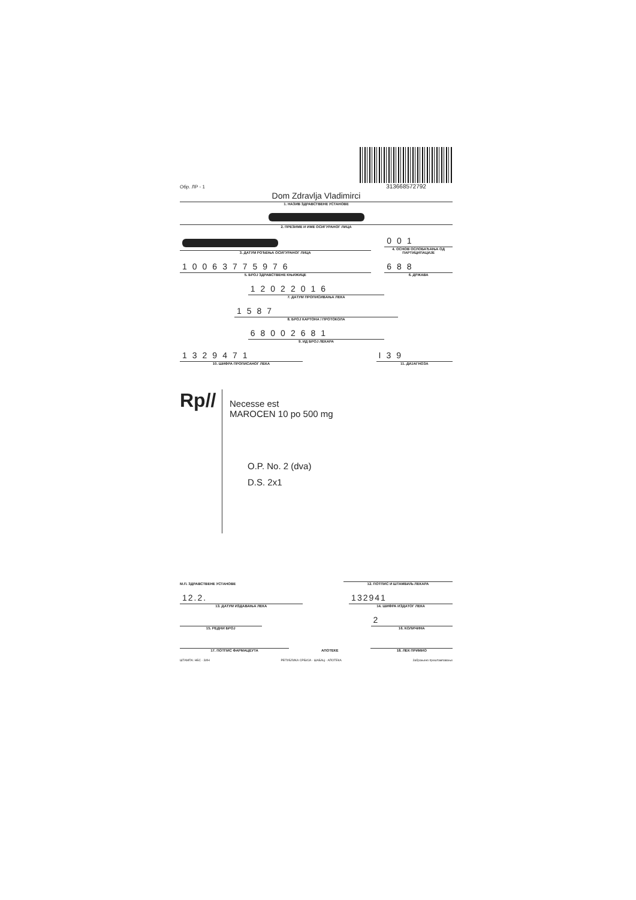Обр. ЛР - 1
313668572792
Dom Zdravlja Vladimirci
1. НАЗИВ ЗДРАВСТВЕНЕ УСТАНОВЕ
2. ПРЕЗИМЕ И ИМЕ ОСИГУРАНОГ ЛИЦА
3. ДАТУМ РОЂЕЊА ОСИГУРАНОГ ЛИЦА
001
4. ОСНОВ ОСЛОБАЂАЊА ОД ПАРТИЦИПАЦИЈЕ
10063775976
5. БРОЈ ЗДРАВСТВЕНЕ КЊИЖИЦЕ
688
6. ДРЖАВА
12022016
7. ДАТУМ ПРОПИСИВАЊА ЛЕКА
1587
8. БРОЈ КАРТОНА / ПРОТОКОЛА
68002681
9. ИД БРОЈ ЛЕКАРА
1329471
10. ШИФРА ПРОПИСАНОГ ЛЕКА
I39
11. ДИЈАГНОЗА
Rp//
Necesse est
MAROCEN 10 po 500 mg
O.P. No. 2 (dva)
D.S. 2x1
М.П. ЗДРАВСТВЕНЕ УСТАНОВЕ
12. ПОТПИС И ШТАМБИЉ ЛЕКАРА
12.2.
13. ДАТУМ ИЗДАВАЊА ЛЕКА
132941
14. ШИФРА ИЗДАТОГ ЛЕКА
15. РЕДНИ БРОЈ
2
16. КОЛИЧИНА
17. ПОТПИС ФАРМАЦЕУТА
АПОТЕКЕ
18. ЛЕК ПРИМИО
ШТАМПА: НБС - ЗИН
РЕПУБЛИКА СРБИЈА · ШАБАЦ · АПОТЕКА
Забрањено прештампавање